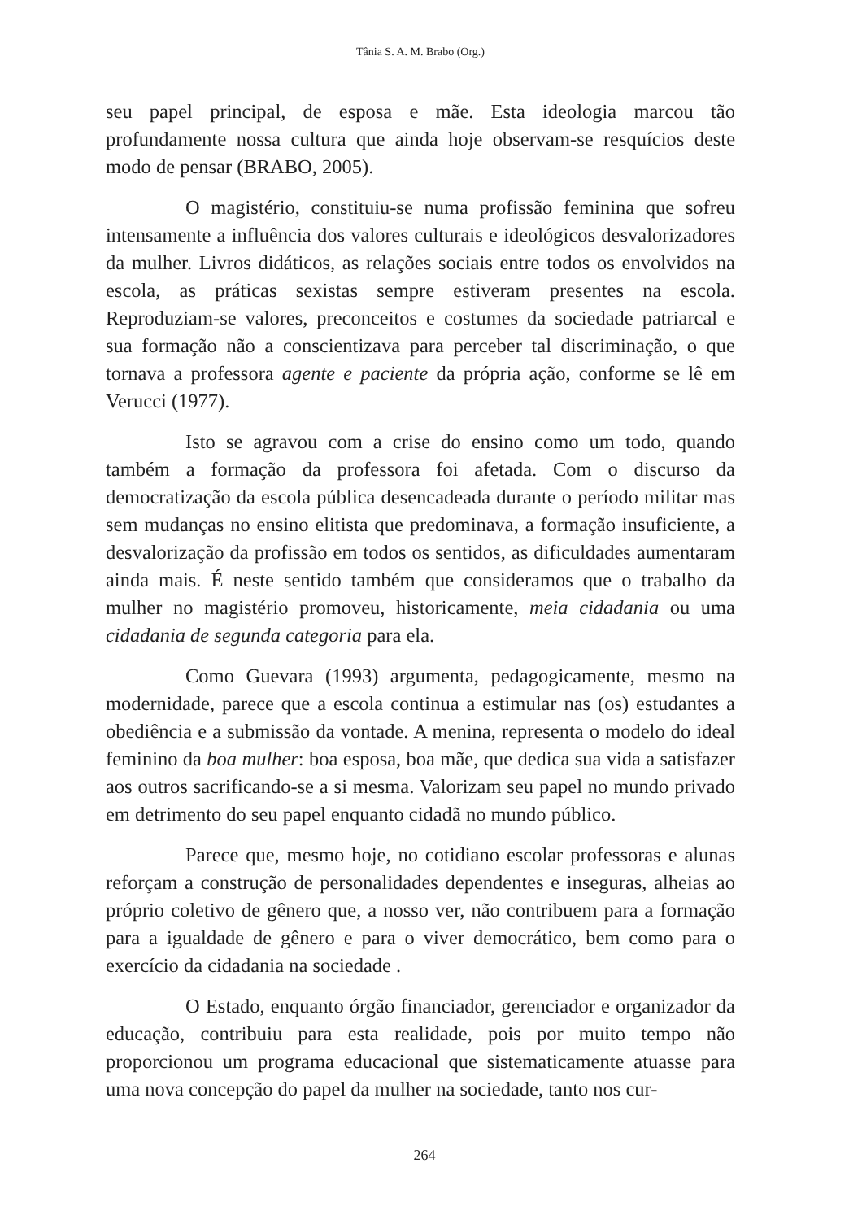Tânia S. A. M. Brabo (Org.)
seu papel principal, de esposa e mãe. Esta ideologia marcou tão profundamente nossa cultura que ainda hoje observam-se resquícios deste modo de pensar (BRABO, 2005).
O magistério, constituiu-se numa profissão feminina que sofreu intensamente a influência dos valores culturais e ideológicos desvalorizadores da mulher. Livros didáticos, as relações sociais entre todos os envolvidos na escola, as práticas sexistas sempre estiveram presentes na escola. Reproduziam-se valores, preconceitos e costumes da sociedade patriarcal e sua formação não a conscientizava para perceber tal discriminação, o que tornava a professora agente e paciente da própria ação, conforme se lê em Verucci (1977).
Isto se agravou com a crise do ensino como um todo, quando também a formação da professora foi afetada. Com o discurso da democratização da escola pública desencadeada durante o período militar mas sem mudanças no ensino elitista que predominava, a formação insuficiente, a desvalorização da profissão em todos os sentidos, as dificuldades aumentaram ainda mais. É neste sentido também que consideramos que o trabalho da mulher no magistério promoveu, historicamente, meia cidadania ou uma cidadania de segunda categoria para ela.
Como Guevara (1993) argumenta, pedagogicamente, mesmo na modernidade, parece que a escola continua a estimular nas (os) estudantes a obediência e a submissão da vontade. A menina, representa o modelo do ideal feminino da boa mulher: boa esposa, boa mãe, que dedica sua vida a satisfazer aos outros sacrificando-se a si mesma. Valorizam seu papel no mundo privado em detrimento do seu papel enquanto cidadã no mundo público.
Parece que, mesmo hoje, no cotidiano escolar professoras e alunas reforçam a construção de personalidades dependentes e inseguras, alheias ao próprio coletivo de gênero que, a nosso ver, não contribuem para a formação para a igualdade de gênero e para o viver democrático, bem como para o exercício da cidadania na sociedade .
O Estado, enquanto órgão financiador, gerenciador e organizador da educação, contribuiu para esta realidade, pois por muito tempo não proporcionou um programa educacional que sistematicamente atuasse para uma nova concepção do papel da mulher na sociedade, tanto nos cur-
264